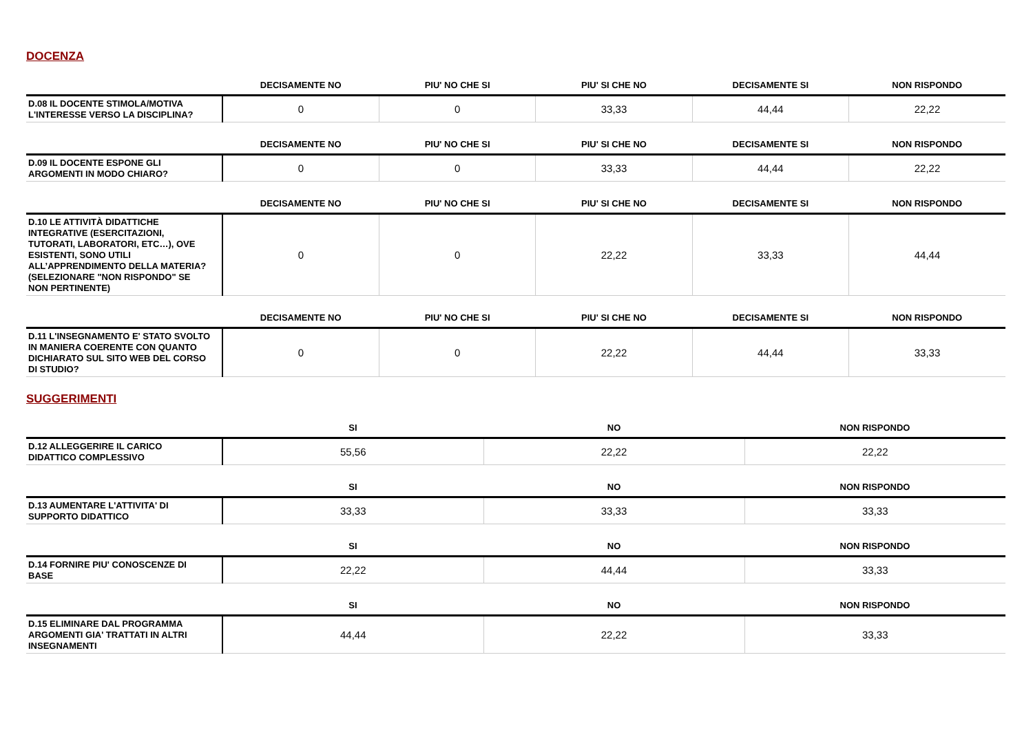DOCENZA
| | DECISAMENTE NO | PIU' NO CHE SI | PIU' SI CHE NO | DECISAMENTE SI | NON RISPONDO |
| --- | --- | --- | --- | --- | --- |
| D.08 IL DOCENTE STIMOLA/MOTIVA L'INTERESSE VERSO LA DISCIPLINA? | 0 | 0 | 33,33 | 44,44 | 22,22 |
| | DECISAMENTE NO | PIU' NO CHE SI | PIU' SI CHE NO | DECISAMENTE SI | NON RISPONDO |
| --- | --- | --- | --- | --- | --- |
| D.09 IL DOCENTE ESPONE GLI ARGOMENTI IN MODO CHIARO? | 0 | 0 | 33,33 | 44,44 | 22,22 |
| | DECISAMENTE NO | PIU' NO CHE SI | PIU' SI CHE NO | DECISAMENTE SI | NON RISPONDO |
| --- | --- | --- | --- | --- | --- |
| D.10 LE ATTIVITÀ DIDATTICHE INTEGRATIVE (ESERCITAZIONI, TUTORATI, LABORATORI, ETC…), OVE ESISTENTI, SONO UTILI ALL’APPRENDIMENTO DELLA MATERIA? (SELEZIONARE "NON RISPONDO" SE NON PERTINENTE) | 0 | 0 | 22,22 | 33,33 | 44,44 |
| | DECISAMENTE NO | PIU' NO CHE SI | PIU' SI CHE NO | DECISAMENTE SI | NON RISPONDO |
| --- | --- | --- | --- | --- | --- |
| D.11 L'INSEGNAMENTO E' STATO SVOLTO IN MANIERA COERENTE CON QUANTO DICHIARATO SUL SITO WEB DEL CORSO DI STUDIO? | 0 | 0 | 22,22 | 44,44 | 33,33 |
SUGGERIMENTI
| | SI | NO | NON RISPONDO |
| --- | --- | --- | --- |
| D.12 ALLEGGERIRE IL CARICO DIDATTICO COMPLESSIVO | 55,56 | 22,22 | 22,22 |
| | SI | NO | NON RISPONDO |
| --- | --- | --- | --- |
| D.13 AUMENTARE L'ATTIVITA' DI SUPPORTO DIDATTICO | 33,33 | 33,33 | 33,33 |
| | SI | NO | NON RISPONDO |
| --- | --- | --- | --- |
| D.14 FORNIRE PIU' CONOSCENZE DI BASE | 22,22 | 44,44 | 33,33 |
| | SI | NO | NON RISPONDO |
| --- | --- | --- | --- |
| D.15 ELIMINARE DAL PROGRAMMA ARGOMENTI GIA' TRATTATI IN ALTRI INSEGNAMENTI | 44,44 | 22,22 | 33,33 |